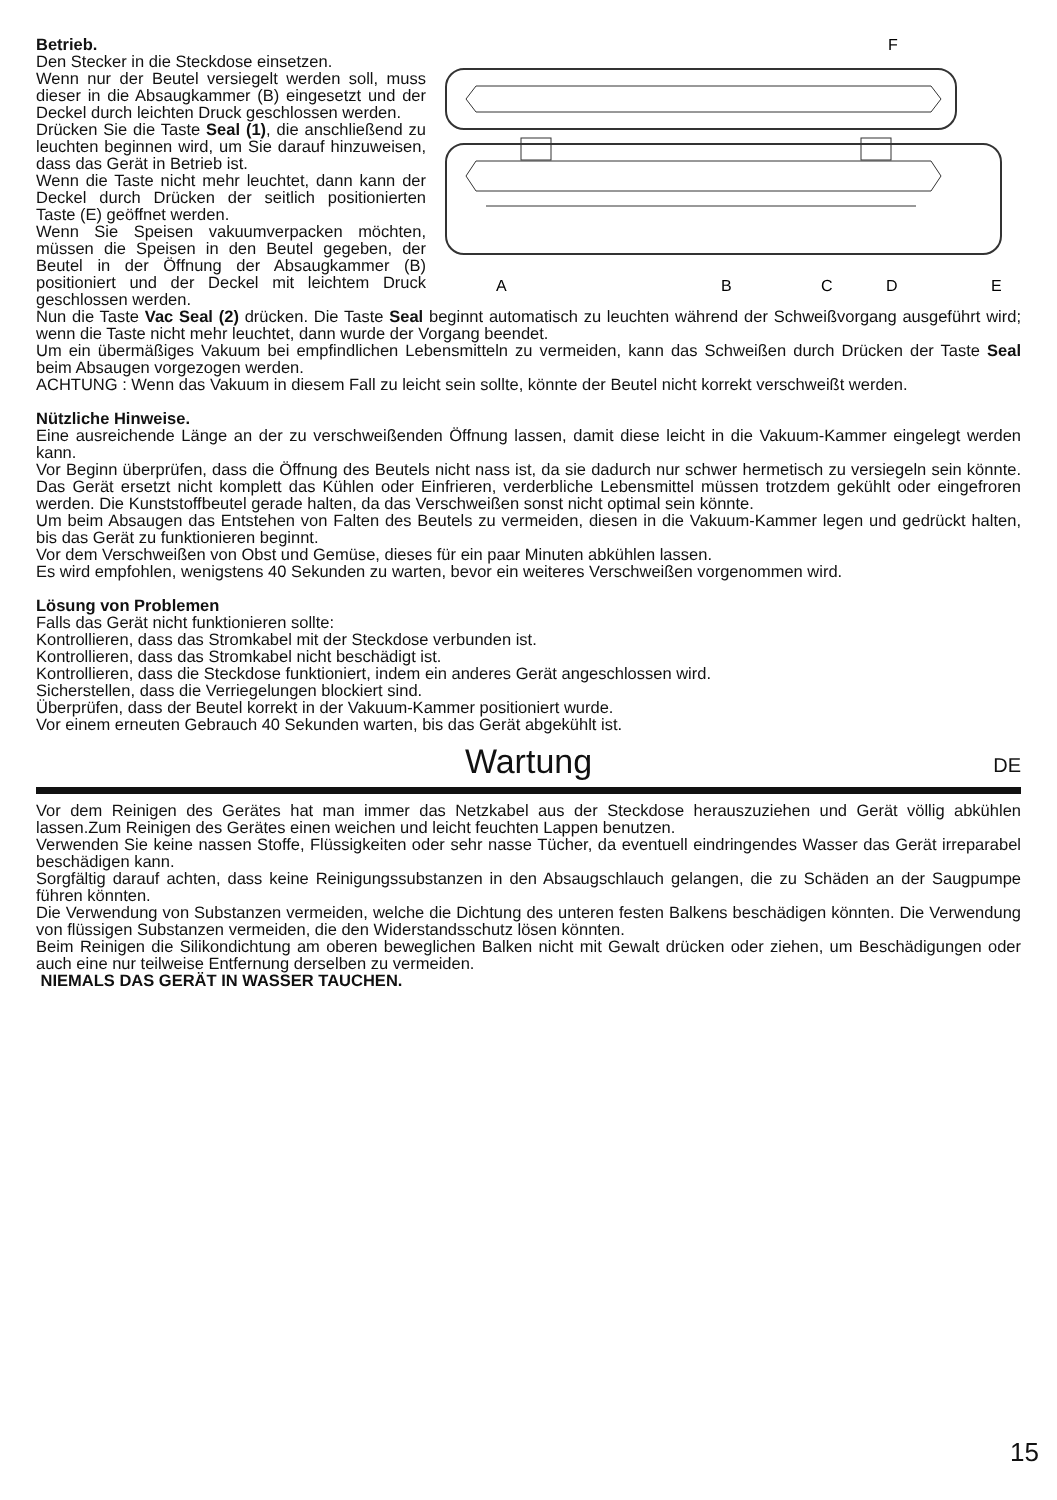F
A
B
C
D
E
Betrieb.
Den Stecker in die Steckdose einsetzen.
Wenn nur der Beutel versiegelt werden soll, muss dieser in die Absaugkammer (B) eingesetzt und der Deckel durch leichten Druck geschlossen werden.
Drücken Sie die Taste Seal (1), die anschließend zu leuchten beginnen wird, um Sie darauf hinzuweisen, dass das Gerät in Betrieb ist.
Wenn die Taste nicht mehr leuchtet, dann kann der Deckel durch Drücken der seitlich positionierten Taste (E) geöffnet werden.
Wenn Sie Speisen vakuumverpacken möchten, müssen die Speisen in den Beutel gegeben, der Beutel in der Öffnung der Absaugkammer (B) positioniert und der Deckel mit leichtem Druck geschlossen werden.
Nun die Taste Vac Seal (2) drücken. Die Taste Seal beginnt automatisch zu leuchten während der Schweißvorgang ausgeführt wird; wenn die Taste nicht mehr leuchtet, dann wurde der Vorgang beendet.
Um ein übermäßiges Vakuum bei empfindlichen Lebensmitteln zu vermeiden, kann das Schweißen durch Drücken der Taste Seal beim Absaugen vorgezogen werden.
ACHTUNG : Wenn das Vakuum in diesem Fall zu leicht sein sollte, könnte der Beutel nicht korrekt verschweißt werden.
Nützliche Hinweise.
Eine ausreichende Länge an der zu verschweißenden Öffnung lassen, damit diese leicht in die Vakuum-Kammer eingelegt werden kann.
Vor Beginn überprüfen, dass die Öffnung des Beutels nicht nass ist, da sie dadurch nur schwer hermetisch zu versiegeln sein könnte. Das Gerät ersetzt nicht komplett das Kühlen oder Einfrieren, verderbliche Lebensmittel müssen trotzdem gekühlt oder eingefroren werden. Die Kunststoffbeutel gerade halten, da das Verschweißen sonst nicht optimal sein könnte.
Um beim Absaugen das Entstehen von Falten des Beutels zu vermeiden, diesen in die Vakuum-Kammer legen und gedrückt halten, bis das Gerät zu funktionieren beginnt.
Vor dem Verschweißen von Obst und Gemüse, dieses für ein paar Minuten abkühlen lassen.
Es wird empfohlen, wenigstens 40 Sekunden zu warten, bevor ein weiteres Verschweißen vorgenommen wird.
Lösung von Problemen
Falls das Gerät nicht funktionieren sollte:
Kontrollieren, dass das Stromkabel mit der Steckdose verbunden ist.
Kontrollieren, dass das Stromkabel nicht beschädigt ist.
Kontrollieren, dass die Steckdose funktioniert, indem ein anderes Gerät angeschlossen wird.
Sicherstellen, dass die Verriegelungen blockiert sind.
Überprüfen, dass der Beutel korrekt in der Vakuum-Kammer positioniert wurde.
Vor einem erneuten Gebrauch 40 Sekunden warten, bis das Gerät abgekühlt ist.
Wartung DE
Vor dem Reinigen des Gerätes hat man immer das Netzkabel aus der Steckdose herauszuziehen und Gerät völlig abkühlen lassen.Zum Reinigen des Gerätes einen weichen und leicht feuchten Lappen benutzen.
Verwenden Sie keine nassen Stoffe, Flüssigkeiten oder sehr nasse Tücher, da eventuell eindringendes Wasser das Gerät irreparabel beschädigen kann.
Sorgfältig darauf achten, dass keine Reinigungssubstanzen in den Absaugschlauch gelangen, die zu Schäden an der Saugpumpe führen könnten.
Die Verwendung von Substanzen vermeiden, welche die Dichtung des unteren festen Balkens beschädigen könnten. Die Verwendung von flüssigen Substanzen vermeiden, die den Widerstandsschutz lösen könnten.
Beim Reinigen die Silikondichtung am oberen beweglichen Balken nicht mit Gewalt drücken oder ziehen, um Beschädigungen oder auch eine nur teilweise Entfernung derselben zu vermeiden.
NIEMALS DAS GERÄT IN WASSER TAUCHEN.
15